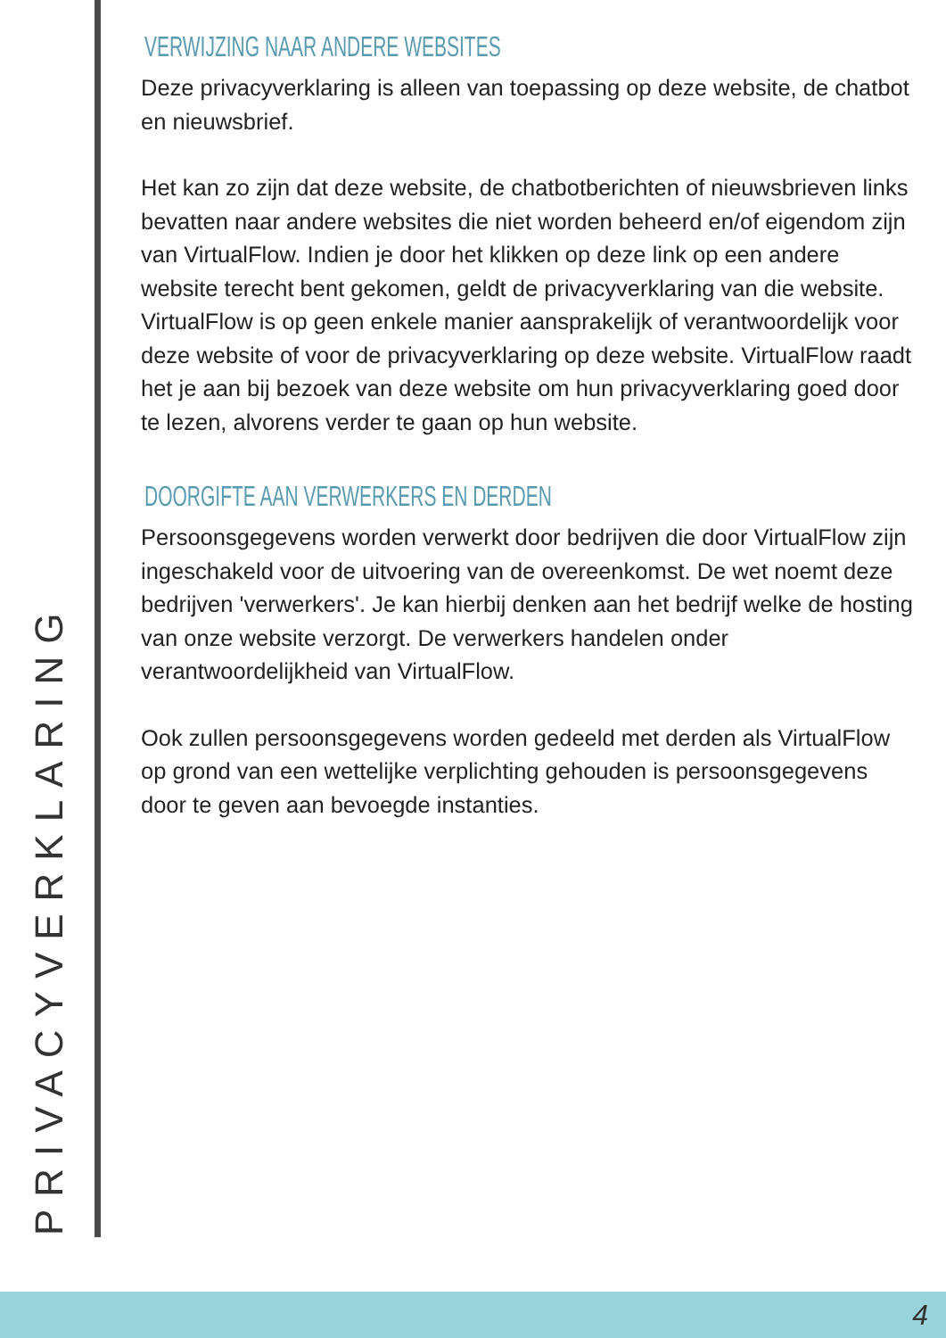PRIVACYVERKLARING
VERWIJZING NAAR ANDERE WEBSITES
Deze privacyverklaring is alleen van toepassing op deze website, de chatbot en nieuwsbrief.
Het kan zo zijn dat deze website, de chatbotberichten of nieuwsbrieven links bevatten naar andere websites die niet worden beheerd en/of eigendom zijn van VirtualFlow. Indien je door het klikken op deze link op een andere website terecht bent gekomen, geldt de privacyverklaring van die website. VirtualFlow is op geen enkele manier aansprakelijk of verantwoordelijk voor deze website of voor de privacyverklaring op deze website. VirtualFlow raadt het je aan bij bezoek van deze website om hun privacyverklaring goed door te lezen, alvorens verder te gaan op hun website.
DOORGIFTE AAN VERWERKERS EN DERDEN
Persoonsgegevens worden verwerkt door bedrijven die door VirtualFlow zijn ingeschakeld voor de uitvoering van de overeenkomst. De wet noemt deze bedrijven 'verwerkers'. Je kan hierbij denken aan het bedrijf welke de hosting van onze website verzorgt. De verwerkers handelen onder verantwoordelijkheid van VirtualFlow.
Ook zullen persoonsgegevens worden gedeeld met derden als VirtualFlow op grond van een wettelijke verplichting gehouden is persoonsgegevens door te geven aan bevoegde instanties.
4